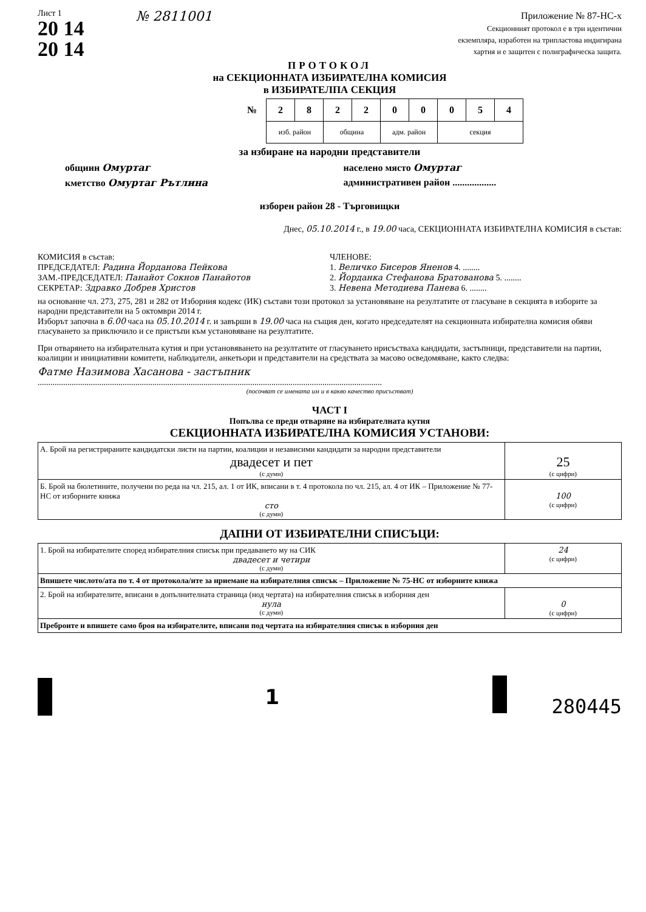Лист 1
20 14
20 14
№ 2811001
Приложение № 87-НС-х
Секционният протокол е в три идентични
екземпляра, изработен на трипластова индигирана
хартия и е защитен с полиграфическа защита.
ПРОТОКОЛ
на СЕКЦИОННАТА ИЗБИРАТЕЛНА КОМИСИЯ
в ИЗБИРАТЕЛПА СЕКЦИЯ
| № | 2 | 8 | 2 | 2 | 0 | 0 | 0 | 5 | 4 |
| | изб. район | | община | | адм. район | | секция | | |
за нзбиране на народни представители
общиин Омуртаг населено място Омуртаг
кметство Омуртаг Рътлина административен район ..................
изборен район 28 - Търговищки
Днес, 05.10.2014 г., в 19.00 часа, СЕКЦИОННАТА ИЗБИРАТЕЛНА КОМИСИЯ в състав:
КОМИСИЯ в състав:
ПРЕДСЕДАТЕЛ: Радина Йорданова Пейкова
ЗАМ.-ПРЕДСЕДАТЕЛ: Панайот Сокнов Панайотов
СЕКРЕТАР: Здравко Добрев Христов
ЧЛЕНОВЕ:
1. Величко Бисеров Яненов 4. ........
2. Йорданка Стефанова Братованова 5. ........
3. Невена Методиева Панева 6. ........
на основанне чл. 273, 275, 281 и 282 от Изборния кодекс (ИК) състави този протокол за установяване на резултатите от гласуване в секцията в изборите за народни представители на 5 октомври 2014 г.
Изборът започна в 6.00 часа на 05.10.2014 г. и завърши в 19.00 часа на същия ден, когато нредседателят на секционната избирателна комисия обяви гласуването за приключило и се пристъпи към установяване на резултатите.
При отварянето на избирателната кутия и при установяването на резултатите от гласуването нрисъстваха кандидати, застъпници, представители на партии, коалиции и инициативни комитети, наблюдатели, анкетьори и представители на средствата за масово осведомяване, както следва:
Фатме Назимова Хасанова - застъпник
..................................................................................................................................................................
(посочват се имената им и в какво качество присъстват)
ЧАСТ I
Попълва се преди отваряне на избирателната кутия
СЕКЦИОННАТА ИЗБИРАТЕЛНА КОМИСИЯ УСТАНОВИ:
| А. Брой на регистрираните кандидатски листи на партии, коалиции и независими кандидати за народни представители двадесет и пет (с думи) | 25 (с цифри) |
| Б. Брой на бюлетините, получени по реда на чл. 215, ал. 1 от ИК, вписани в т. 4 протокола по чл. 215, ал. 4 от ИК – Приложение № 77-НС от изборните книжа сто (с думи) | 100 (с цифри) |
ДАПНИ ОТ ИЗБИРАТЕЛНИ СПИСЪЦИ:
| 1. Брой на избирателите според избирателния списък при предаването му на СИК двадесет и четири (с думи) | 24 (с цифри) |
| Впишете числото/ата по т. 4 от протокола/ите за нриемане на избирателния списък – Приложение № 75-НС от изборните книжа | |
| 2. Брой на избирателите, вписани в допълнителната страница (нод чертата) на избирателния списък в изборния ден нула (с думи) | 0 (с цифри) |
| Преброите и впишете само броя на избирателите, вписани под чертата на избирателния списък в изборния ден | |
1 280445